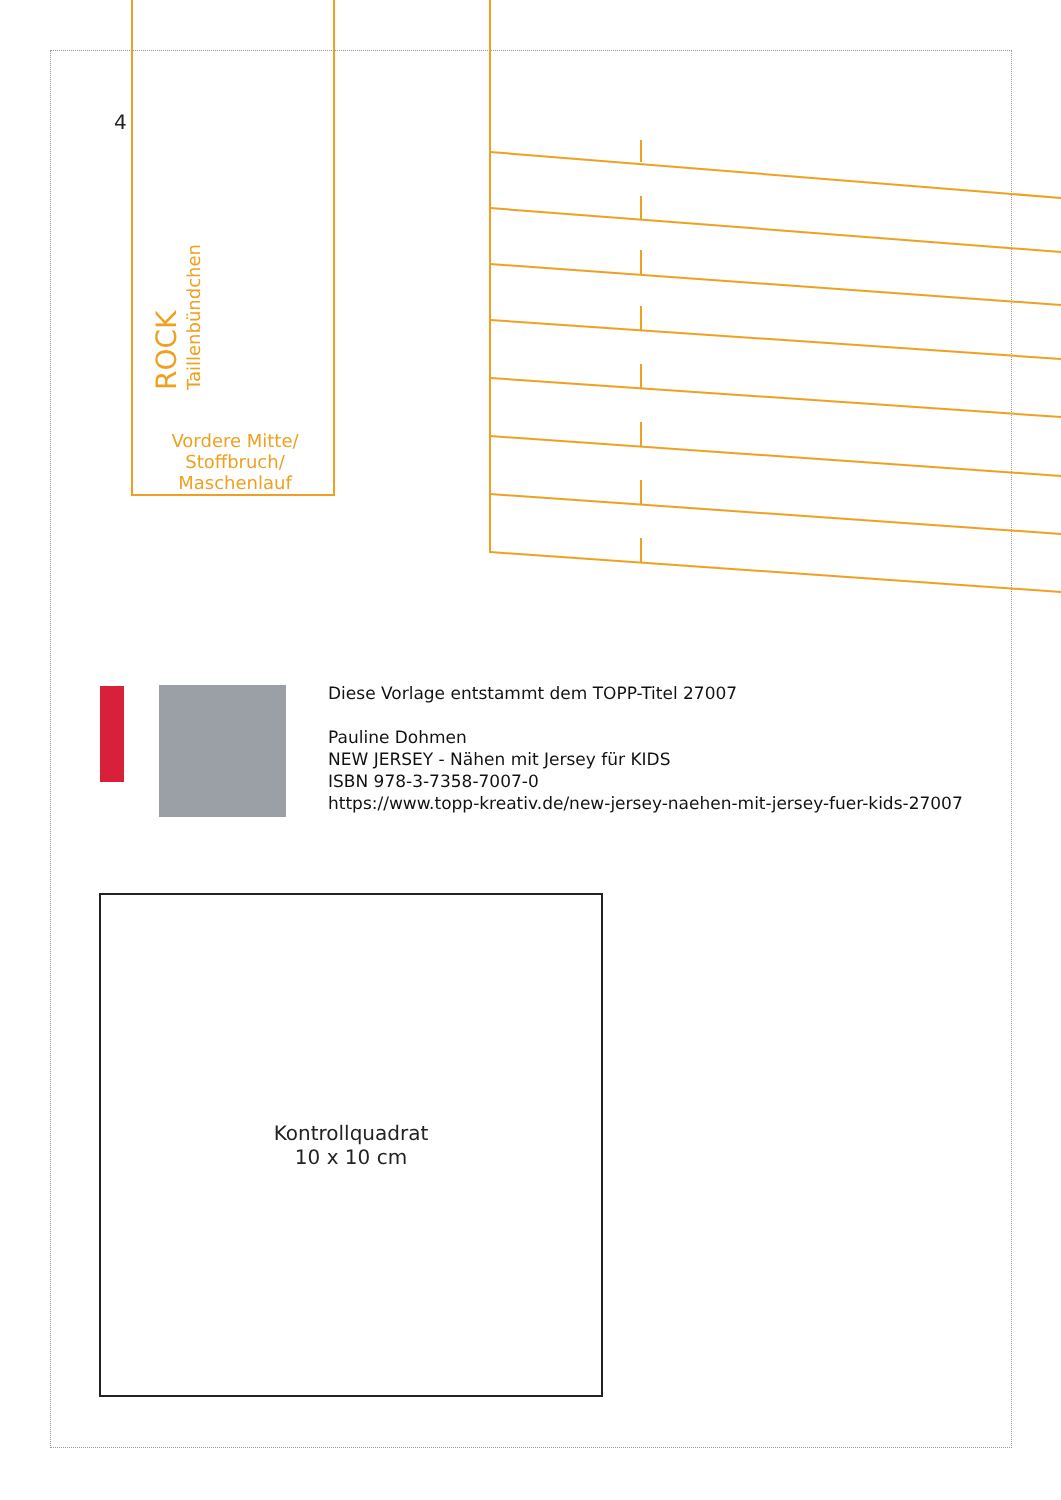4
ROCK
Taillenbündchen
Vordere Mitte/
Stoffbruch/
Maschenlauf
Diese Vorlage entstammt dem TOPP-Titel 27007
Pauline Dohmen
NEW JERSEY - Nähen mit Jersey für KIDS
ISBN 978-3-7358-7007-0
https://www.topp-kreativ.de/new-jersey-naehen-mit-jersey-fuer-kids-27007
Kontrollquadrat
10 x 10 cm